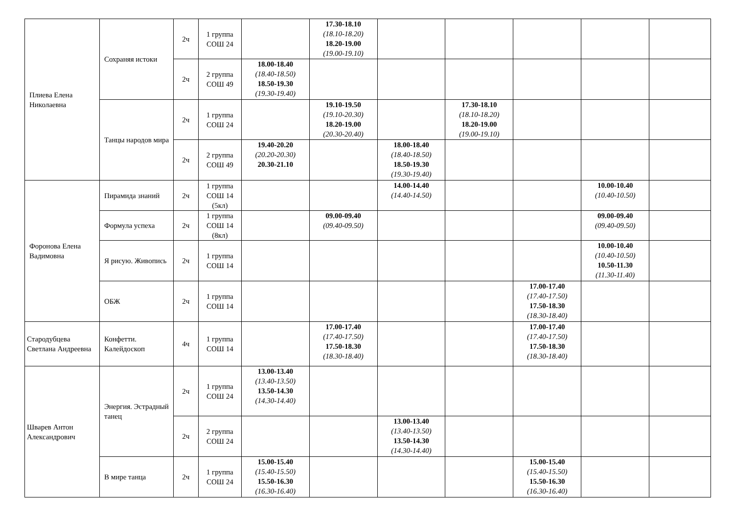| Плиева Елена Николаевна | Сохраняя истоки | 2ч | 1 группа СОШ 24 | | 17.30-18.10 (18.10-18.20) 18.20-19.00 (19.00-19.10) | | | | | |
| | | 2ч | 2 группа СОШ 49 | 18.00-18.40 (18.40-18.50) 18.50-19.30 (19.30-19.40) | | | | | | |
| | Танцы народов мира | 2ч | 1 группа СОШ 24 | | 19.10-19.50 (19.10-20.30) 18.20-19.00 (20.30-20.40) | | 17.30-18.10 (18.10-18.20) 18.20-19.00 (19.00-19.10) | | | |
| | | 2ч | 2 группа СОШ 49 | 19.40-20.20 (20.20-20.30) 20.30-21.10 | | 18.00-18.40 (18.40-18.50) 18.50-19.30 (19.30-19.40) | | | | |
| Форонова Елена Вадимовна | Пирамида знаний | 2ч | 1 группа СОШ 14 (5кл) | | | 14.00-14.40 (14.40-14.50) | | | 10.00-10.40 (10.40-10.50) | |
| | Формула успеха | 2ч | 1 группа СОШ 14 (8кл) | | 09.00-09.40 (09.40-09.50) | | | | 09.00-09.40 (09.40-09.50) | |
| | Я рисую. Живопись | 2ч | 1 группа СОШ 14 | | | | | | 10.00-10.40 (10.40-10.50) 10.50-11.30 (11.30-11.40) | |
| | ОБЖ | 2ч | 1 группа СОШ 14 | | | | | 17.00-17.40 (17.40-17.50) 17.50-18.30 (18.30-18.40) | | |
| Стародубцева Светлана Андреевна | Конфетти. Калейдоскоп | 4ч | 1 группа СОШ 14 | | 17.00-17.40 (17.40-17.50) 17.50-18.30 (18.30-18.40) | | | 17.00-17.40 (17.40-17.50) 17.50-18.30 (18.30-18.40) | | |
| Шварев Антон Александрович | Энергия. Эстрадный танец | 2ч | 1 группа СОШ 24 | 13.00-13.40 (13.40-13.50) 13.50-14.30 (14.30-14.40) | | | | | | |
| | | 2ч | 2 группа СОШ 24 | | | 13.00-13.40 (13.40-13.50) 13.50-14.30 (14.30-14.40) | | | | |
| | В мире танца | 2ч | 1 группа СОШ 24 | 15.00-15.40 (15.40-15.50) 15.50-16.30 (16.30-16.40) | | | | 15.00-15.40 (15.40-15.50) 15.50-16.30 (16.30-16.40) | | |